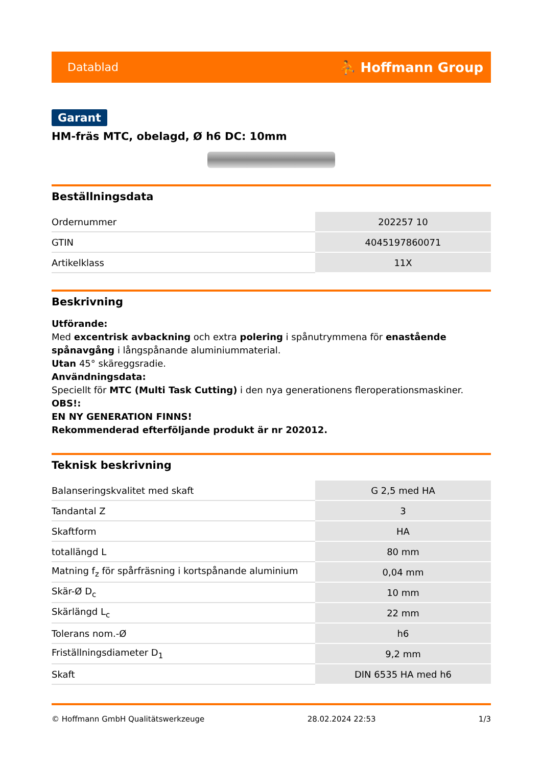Datablad ⛹ Hoffmann Group
Garant
HM-fräs MTC, obelagd, Ø h6 DC: 10mm
Beställningsdata
| Ordernummer | 202257 10 |
| GTIN | 4045197860071 |
| Artikelklass | 11X |
Beskrivning
Utförande:
Med excentrisk avbackning och extra polering i spånutrymmena för enastående spånavgång i långspånande aluminiummaterial.
Utan 45° skäreggsradie.
Användningsdata:
Speciellt för MTC (Multi Task Cutting) i den nya generationens fleroperationsmaskiner.
OBS!:
EN NY GENERATION FINNS!
Rekommenderad efterföljande produkt är nr 202012.
Teknisk beskrivning
| Balanseringskvalitet med skaft | G 2,5 med HA |
| Tandantal Z | 3 |
| Skaftform | HA |
| totallängd L | 80 mm |
| Matning f<sub>z</sub> för spårfräsning i kortspånande aluminium | 0,04 mm |
| Skär-Ø D<sub>c</sub> | 10 mm |
| Skärlängd L<sub>c</sub> | 22 mm |
| Tolerans nom.-Ø | h6 |
| Friställningsdiameter D<sub>1</sub> | 9,2 mm |
| Skaft | DIN 6535 HA med h6 |
© Hoffmann GmbH Qualitätswerkzeuge 28.02.2024 22:53 1/3